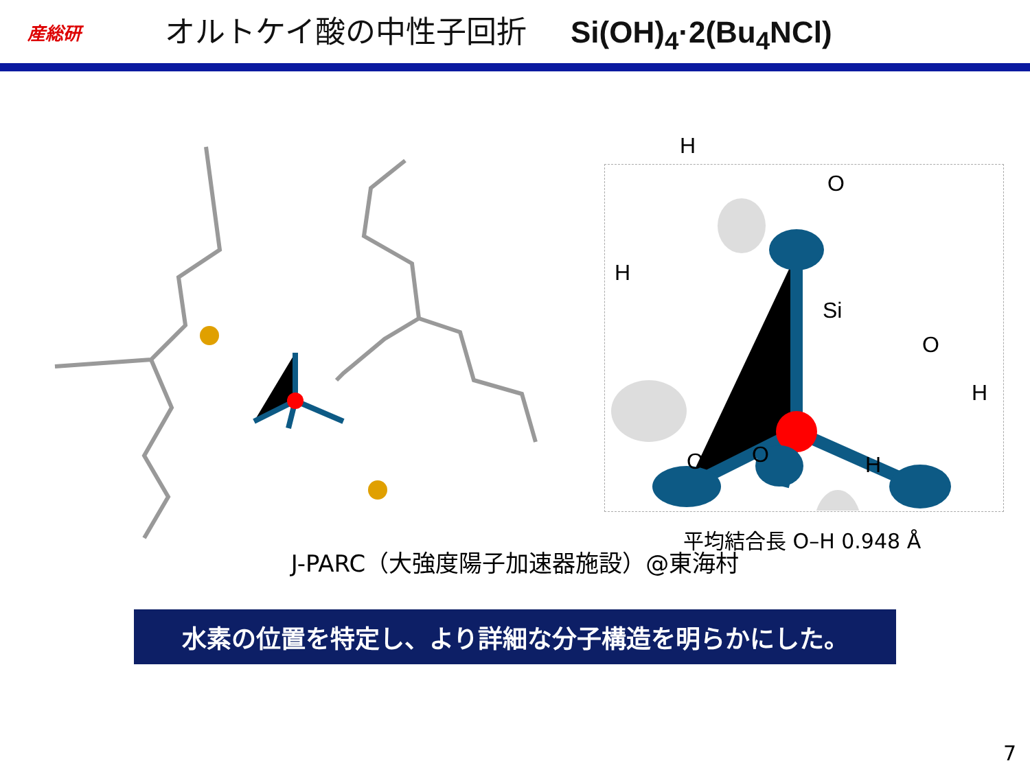産総研
オルトケイ酸の中性子回折 Si(OH)<sub>4</sub>·2(Bu<sub>4</sub>NCl)
H
O
H
Si
O
H
O O H
平均結合長 O–H 0.948 Å
J-PARC（大強度陽子加速器施設）@東海村
水素の位置を特定し、より詳細な分子構造を明らかにした。
7